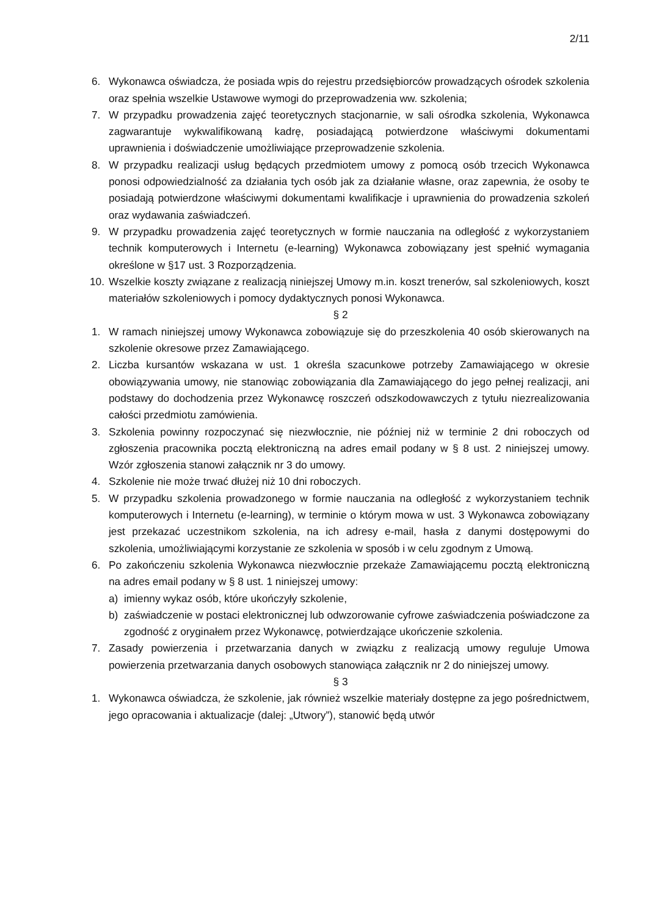2/11
6. Wykonawca oświadcza, że posiada wpis do rejestru przedsiębiorców prowadzących ośrodek szkolenia oraz spełnia wszelkie Ustawowe wymogi do przeprowadzenia ww. szkolenia;
7. W przypadku prowadzenia zajęć teoretycznych stacjonarnie, w sali ośrodka szkolenia, Wykonawca zagwarantuje wykwalifikowaną kadrę, posiadającą potwierdzone właściwymi dokumentami uprawnienia i doświadczenie umożliwiające przeprowadzenie szkolenia.
8. W przypadku realizacji usług będących przedmiotem umowy z pomocą osób trzecich Wykonawca ponosi odpowiedzialność za działania tych osób jak za działanie własne, oraz zapewnia, że osoby te posiadają potwierdzone właściwymi dokumentami kwalifikacje i uprawnienia do prowadzenia szkoleń oraz wydawania zaświadczeń.
9. W przypadku prowadzenia zajęć teoretycznych w formie nauczania na odległość z wykorzystaniem technik komputerowych i Internetu (e-learning) Wykonawca zobowiązany jest spełnić wymagania określone w §17 ust. 3 Rozporządzenia.
10. Wszelkie koszty związane z realizacją niniejszej Umowy m.in. koszt trenerów, sal szkoleniowych, koszt materiałów szkoleniowych i pomocy dydaktycznych ponosi Wykonawca.
§ 2
1. W ramach niniejszej umowy Wykonawca zobowiązuje się do przeszkolenia 40 osób skierowanych na szkolenie okresowe przez Zamawiającego.
2. Liczba kursantów wskazana w ust. 1 określa szacunkowe potrzeby Zamawiającego w okresie obowiązywania umowy, nie stanowiąc zobowiązania dla Zamawiającego do jego pełnej realizacji, ani podstawy do dochodzenia przez Wykonawcę roszczeń odszkodowawczych z tytułu niezrealizowania całości przedmiotu zamówienia.
3. Szkolenia powinny rozpoczynać się niezwłocznie, nie później niż w terminie 2 dni roboczych od zgłoszenia pracownika pocztą elektroniczną na adres email podany w § 8 ust. 2 niniejszej umowy. Wzór zgłoszenia stanowi załącznik nr 3 do umowy.
4. Szkolenie nie może trwać dłużej niż 10 dni roboczych.
5. W przypadku szkolenia prowadzonego w formie nauczania na odległość z wykorzystaniem technik komputerowych i Internetu (e-learning), w terminie o którym mowa w ust. 3 Wykonawca zobowiązany jest przekazać uczestnikom szkolenia, na ich adresy e-mail, hasła z danymi dostępowymi do szkolenia, umożliwiającymi korzystanie ze szkolenia w sposób i w celu zgodnym z Umową.
6. Po zakończeniu szkolenia Wykonawca niezwłocznie przekaże Zamawiającemu pocztą elektroniczną na adres email podany w § 8 ust. 1 niniejszej umowy:
a) imienny wykaz osób, które ukończyły szkolenie,
b) zaświadczenie w postaci elektronicznej lub odwzorowanie cyfrowe zaświadczenia poświadczone za zgodność z oryginałem przez Wykonawcę, potwierdzające ukończenie szkolenia.
7. Zasady powierzenia i przetwarzania danych w związku z realizacją umowy reguluje Umowa powierzenia przetwarzania danych osobowych stanowiąca załącznik nr 2 do niniejszej umowy.
§ 3
1. Wykonawca oświadcza, że szkolenie, jak również wszelkie materiały dostępne za jego pośrednictwem, jego opracowania i aktualizacje (dalej: „Utwory”), stanowić będą utwór